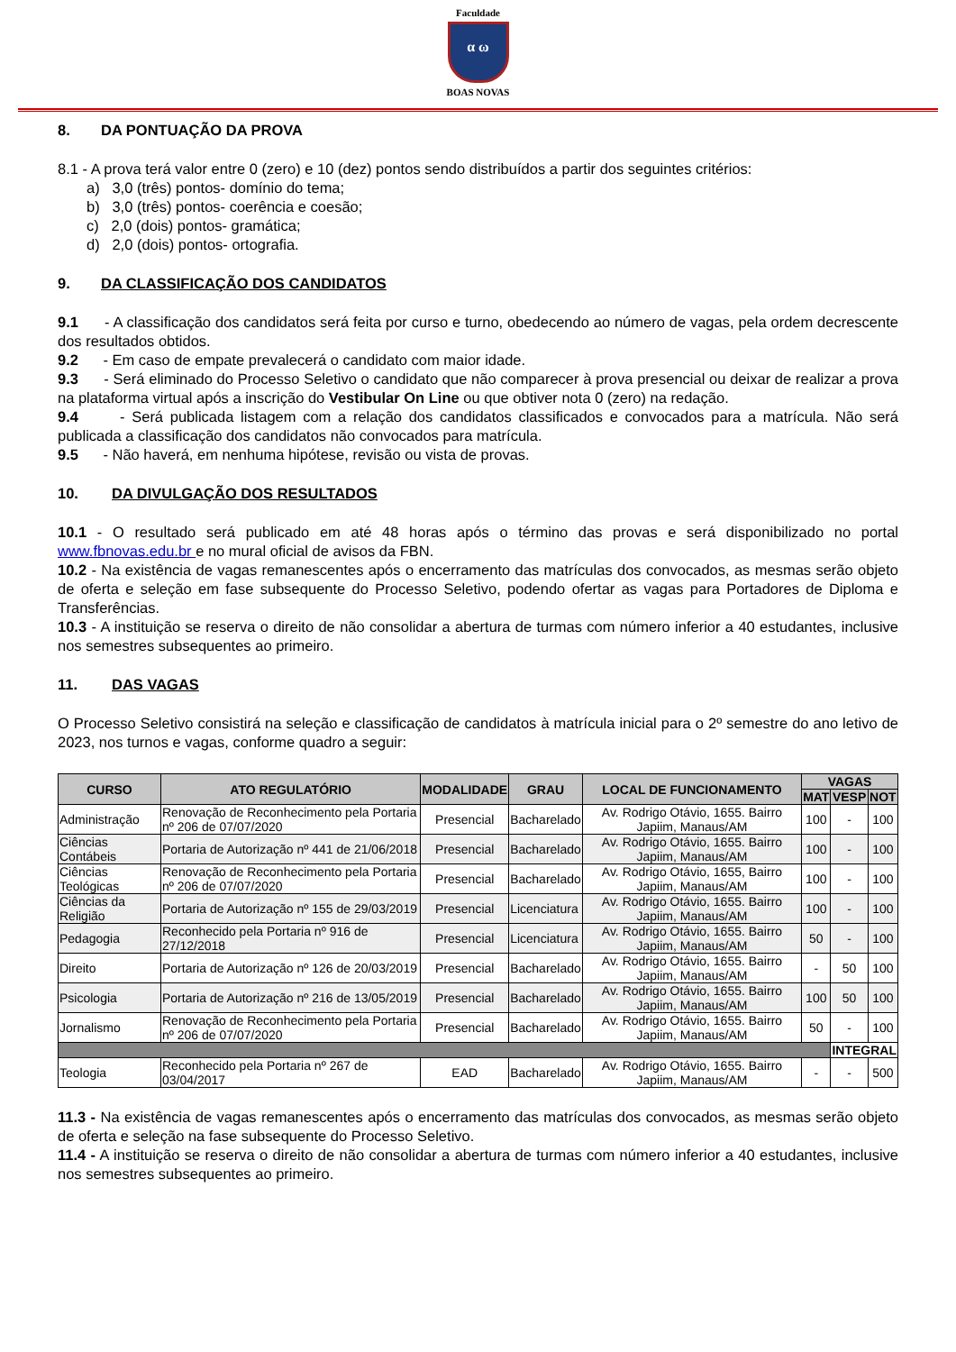Faculdade
α ω
BOAS NOVAS
8. DA PONTUAÇÃO DA PROVA
8.1 - A prova terá valor entre 0 (zero) e 10 (dez) pontos sendo distribuídos a partir dos seguintes critérios:
a) 3,0 (três) pontos- domínio do tema;
b) 3,0 (três) pontos- coerência e coesão;
c) 2,0 (dois) pontos- gramática;
d) 2,0 (dois) pontos- ortografia.
9. DA CLASSIFICAÇÃO DOS CANDIDATOS
9.1 - A classificação dos candidatos será feita por curso e turno, obedecendo ao número de vagas, pela ordem decrescente dos resultados obtidos.
9.2 - Em caso de empate prevalecerá o candidato com maior idade.
9.3 - Será eliminado do Processo Seletivo o candidato que não comparecer à prova presencial ou deixar de realizar a prova na plataforma virtual após a inscrição do Vestibular On Line ou que obtiver nota 0 (zero) na redação.
9.4 - Será publicada listagem com a relação dos candidatos classificados e convocados para a matrícula. Não será publicada a classificação dos candidatos não convocados para matrícula.
9.5 - Não haverá, em nenhuma hipótese, revisão ou vista de provas.
10. DA DIVULGAÇÃO DOS RESULTADOS
10.1 - O resultado será publicado em até 48 horas após o término das provas e será disponibilizado no portal www.fbnovas.edu.br e no mural oficial de avisos da FBN.
10.2 - Na existência de vagas remanescentes após o encerramento das matrículas dos convocados, as mesmas serão objeto de oferta e seleção em fase subsequente do Processo Seletivo, podendo ofertar as vagas para Portadores de Diploma e Transferências.
10.3 - A instituição se reserva o direito de não consolidar a abertura de turmas com número inferior a 40 estudantes, inclusive nos semestres subsequentes ao primeiro.
11. DAS VAGAS
O Processo Seletivo consistirá na seleção e classificação de candidatos à matrícula inicial para o 2º semestre do ano letivo de 2023, nos turnos e vagas, conforme quadro a seguir:
| CURSO | ATO REGULATÓRIO | MODALIDADE | GRAU | LOCAL DE FUNCIONAMENTO | VAGAS | | |
| --- | --- | --- | --- | --- | --- | --- | --- |
| | | | | | MAT | VESP | NOT |
| Administração | Renovação de Reconhecimento pela Portaria nº 206 de 07/07/2020 | Presencial | Bacharelado | Av. Rodrigo Otávio, 1655. Bairro Japiim, Manaus/AM | 100 | - | 100 |
| Ciências Contábeis | Portaria de Autorização nº 441 de 21/06/2018 | Presencial | Bacharelado | Av. Rodrigo Otávio, 1655. Bairro Japiim, Manaus/AM | 100 | - | 100 |
| Ciências Teológicas | Renovação de Reconhecimento pela Portaria nº 206 de 07/07/2020 | Presencial | Bacharelado | Av. Rodrigo Otávio, 1655, Bairro Japiim, Manaus/AM | 100 | - | 100 |
| Ciências da Religião | Portaria de Autorização nº 155 de 29/03/2019 | Presencial | Licenciatura | Av. Rodrigo Otávio, 1655. Bairro Japiim, Manaus/AM | 100 | - | 100 |
| Pedagogia | Reconhecido pela Portaria nº 916 de 27/12/2018 | Presencial | Licenciatura | Av. Rodrigo Otávio, 1655. Bairro Japiim, Manaus/AM | 50 | - | 100 |
| Direito | Portaria de Autorização nº 126 de 20/03/2019 | Presencial | Bacharelado | Av. Rodrigo Otávio, 1655. Bairro Japiim, Manaus/AM | - | 50 | 100 |
| Psicologia | Portaria de Autorização nº 216 de 13/05/2019 | Presencial | Bacharelado | Av. Rodrigo Otávio, 1655. Bairro Japiim, Manaus/AM | 100 | 50 | 100 |
| Jornalismo | Renovação de Reconhecimento pela Portaria nº 206 de 07/07/2020 | Presencial | Bacharelado | Av. Rodrigo Otávio, 1655. Bairro Japiim, Manaus/AM | 50 | - | 100 |
| | | | | | | INTEGRAL | |
| Teologia | Reconhecido pela Portaria nº 267 de 03/04/2017 | EAD | Bacharelado | Av. Rodrigo Otávio, 1655. Bairro Japiim, Manaus/AM | - | - | 500 |
11.3 - Na existência de vagas remanescentes após o encerramento das matrículas dos convocados, as mesmas serão objeto de oferta e seleção na fase subsequente do Processo Seletivo.
11.4 - A instituição se reserva o direito de não consolidar a abertura de turmas com número inferior a 40 estudantes, inclusive nos semestres subsequentes ao primeiro.